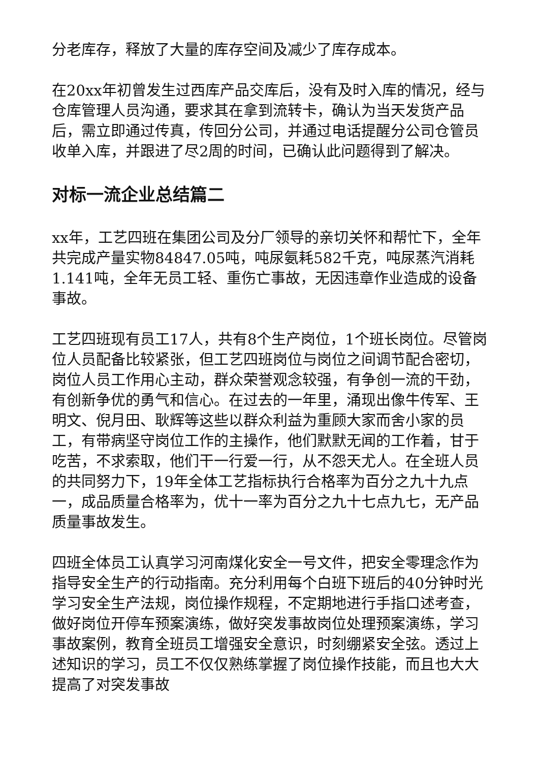分老库存，释放了大量的库存空间及减少了库存成本。
在20xx年初曾发生过西库产品交库后，没有及时入库的情况，经与仓库管理人员沟通，要求其在拿到流转卡，确认为当天发货产品后，需立即通过传真，传回分公司，并通过电话提醒分公司仓管员收单入库，并跟进了尽2周的时间，已确认此问题得到了解决。
对标一流企业总结篇二
xx年，工艺四班在集团公司及分厂领导的亲切关怀和帮忙下，全年共完成产量实物84847.05吨，吨尿氨耗582千克，吨尿蒸汽消耗1.141吨，全年无员工轻、重伤亡事故，无因违章作业造成的设备事故。
工艺四班现有员工17人，共有8个生产岗位，1个班长岗位。尽管岗位人员配备比较紧张，但工艺四班岗位与岗位之间调节配合密切，岗位人员工作用心主动，群众荣誉观念较强，有争创一流的干劲，有创新争优的勇气和信心。在过去的一年里，涌现出像牛传军、王明文、倪月田、耿辉等这些以群众利益为重顾大家而舍小家的员工，有带病坚守岗位工作的主操作，他们默默无闻的工作着，甘于吃苦，不求索取，他们干一行爱一行，从不怨天尤人。在全班人员的共同努力下，19年全体工艺指标执行合格率为百分之九十九点一，成品质量合格率为，优十一率为百分之九十七点九七，无产品质量事故发生。
四班全体员工认真学习河南煤化安全一号文件，把安全零理念作为指导安全生产的行动指南。充分利用每个白班下班后的40分钟时光学习安全生产法规，岗位操作规程，不定期地进行手指口述考查，做好岗位开停车预案演练，做好突发事故岗位处理预案演练，学习事故案例，教育全班员工增强安全意识，时刻绷紧安全弦。透过上述知识的学习，员工不仅仅熟练掌握了岗位操作技能，而且也大大提高了对突发事故